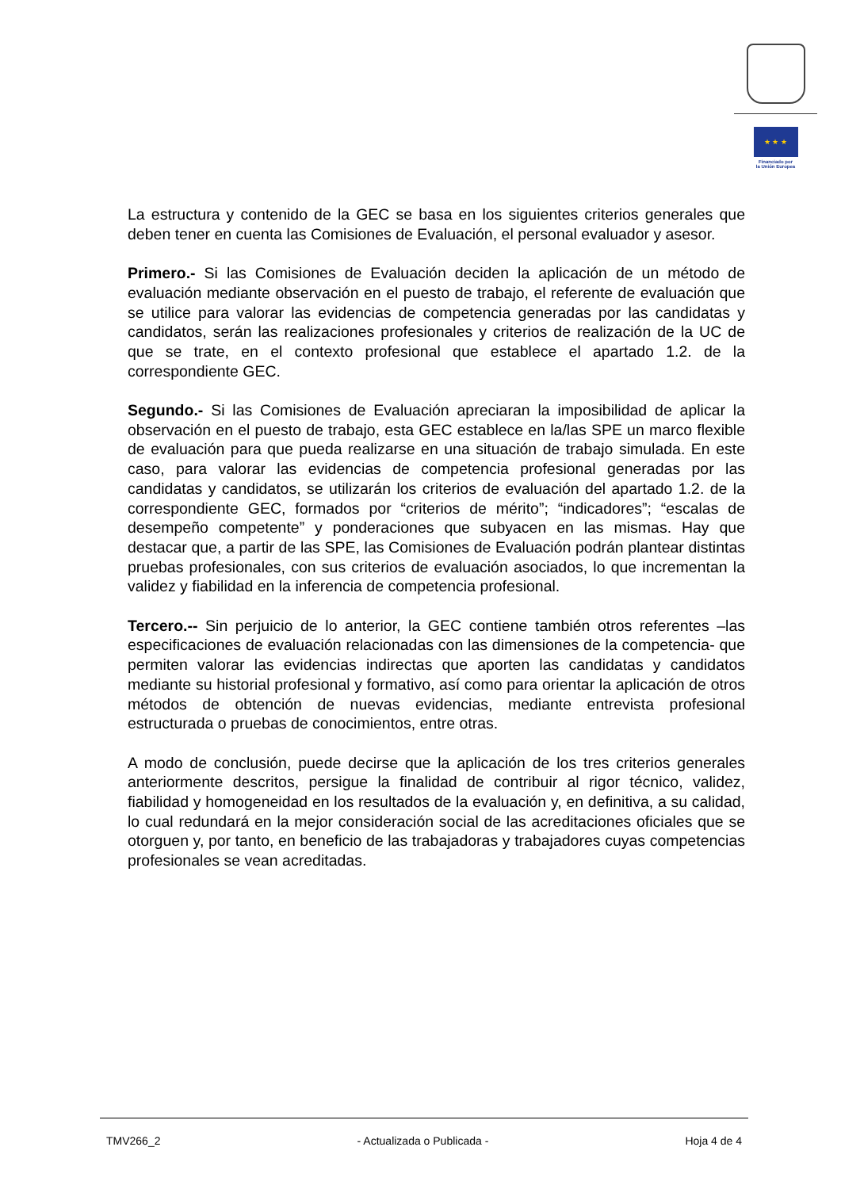★ ★ ★
Financiado por
la Unión Europea
La estructura y contenido de la GEC se basa en los siguientes criterios generales que deben tener en cuenta las Comisiones de Evaluación, el personal evaluador y asesor.
Primero.- Si las Comisiones de Evaluación deciden la aplicación de un método de evaluación mediante observación en el puesto de trabajo, el referente de evaluación que se utilice para valorar las evidencias de competencia generadas por las candidatas y candidatos, serán las realizaciones profesionales y criterios de realización de la UC de que se trate, en el contexto profesional que establece el apartado 1.2. de la correspondiente GEC.
Segundo.- Si las Comisiones de Evaluación apreciaran la imposibilidad de aplicar la observación en el puesto de trabajo, esta GEC establece en la/las SPE un marco flexible de evaluación para que pueda realizarse en una situación de trabajo simulada. En este caso, para valorar las evidencias de competencia profesional generadas por las candidatas y candidatos, se utilizarán los criterios de evaluación del apartado 1.2. de la correspondiente GEC, formados por “criterios de mérito”; “indicadores”; “escalas de desempeño competente” y ponderaciones que subyacen en las mismas. Hay que destacar que, a partir de las SPE, las Comisiones de Evaluación podrán plantear distintas pruebas profesionales, con sus criterios de evaluación asociados, lo que incrementan la validez y fiabilidad en la inferencia de competencia profesional.
Tercero.-- Sin perjuicio de lo anterior, la GEC contiene también otros referentes –las especificaciones de evaluación relacionadas con las dimensiones de la competencia- que permiten valorar las evidencias indirectas que aporten las candidatas y candidatos mediante su historial profesional y formativo, así como para orientar la aplicación de otros métodos de obtención de nuevas evidencias, mediante entrevista profesional estructurada o pruebas de conocimientos, entre otras.
A modo de conclusión, puede decirse que la aplicación de los tres criterios generales anteriormente descritos, persigue la finalidad de contribuir al rigor técnico, validez, fiabilidad y homogeneidad en los resultados de la evaluación y, en definitiva, a su calidad, lo cual redundará en la mejor consideración social de las acreditaciones oficiales que se otorguen y, por tanto, en beneficio de las trabajadoras y trabajadores cuyas competencias profesionales se vean acreditadas.
TMV266_2 - Actualizada o Publicada - Hoja 4 de 4